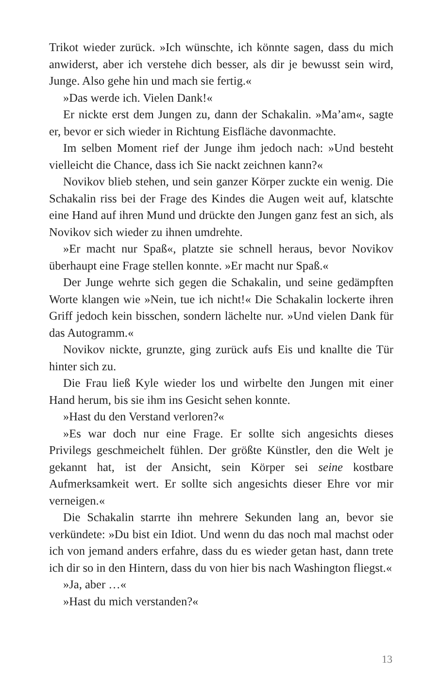Trikot wieder zurück. »Ich wünschte, ich könnte sagen, dass du mich anwiderst, aber ich verstehe dich besser, als dir je bewusst sein wird, Junge. Also gehe hin und mach sie fertig.«
»Das werde ich. Vielen Dank!«
Er nickte erst dem Jungen zu, dann der Schakalin. »Ma’am«, sagte er, bevor er sich wieder in Richtung Eisfläche davonmachte.
Im selben Moment rief der Junge ihm jedoch nach: »Und besteht vielleicht die Chance, dass ich Sie nackt zeichnen kann?«
Novikov blieb stehen, und sein ganzer Körper zuckte ein wenig. Die Schakalin riss bei der Frage des Kindes die Augen weit auf, klatschte eine Hand auf ihren Mund und drückte den Jungen ganz fest an sich, als Novikov sich wieder zu ihnen umdrehte.
»Er macht nur Spaß«, platzte sie schnell heraus, bevor Novikov überhaupt eine Frage stellen konnte. »Er macht nur Spaß.«
Der Junge wehrte sich gegen die Schakalin, und seine gedämpften Worte klangen wie »Nein, tue ich nicht!« Die Schakalin lockerte ihren Griff jedoch kein bisschen, sondern lächelte nur. »Und vielen Dank für das Autogramm.«
Novikov nickte, grunzte, ging zurück aufs Eis und knallte die Tür hinter sich zu.
Die Frau ließ Kyle wieder los und wirbelte den Jungen mit einer Hand herum, bis sie ihm ins Gesicht sehen konnte.
»Hast du den Verstand verloren?«
»Es war doch nur eine Frage. Er sollte sich angesichts dieses Privilegs geschmeichelt fühlen. Der größte Künstler, den die Welt je gekannt hat, ist der Ansicht, sein Körper sei seine kostbare Aufmerksamkeit wert. Er sollte sich angesichts dieser Ehre vor mir verneigen.«
Die Schakalin starrte ihn mehrere Sekunden lang an, bevor sie verkündete: »Du bist ein Idiot. Und wenn du das noch mal machst oder ich von jemand anders erfahre, dass du es wieder getan hast, dann trete ich dir so in den Hintern, dass du von hier bis nach Washington fliegst.«
»Ja, aber …«
»Hast du mich verstanden?«
13